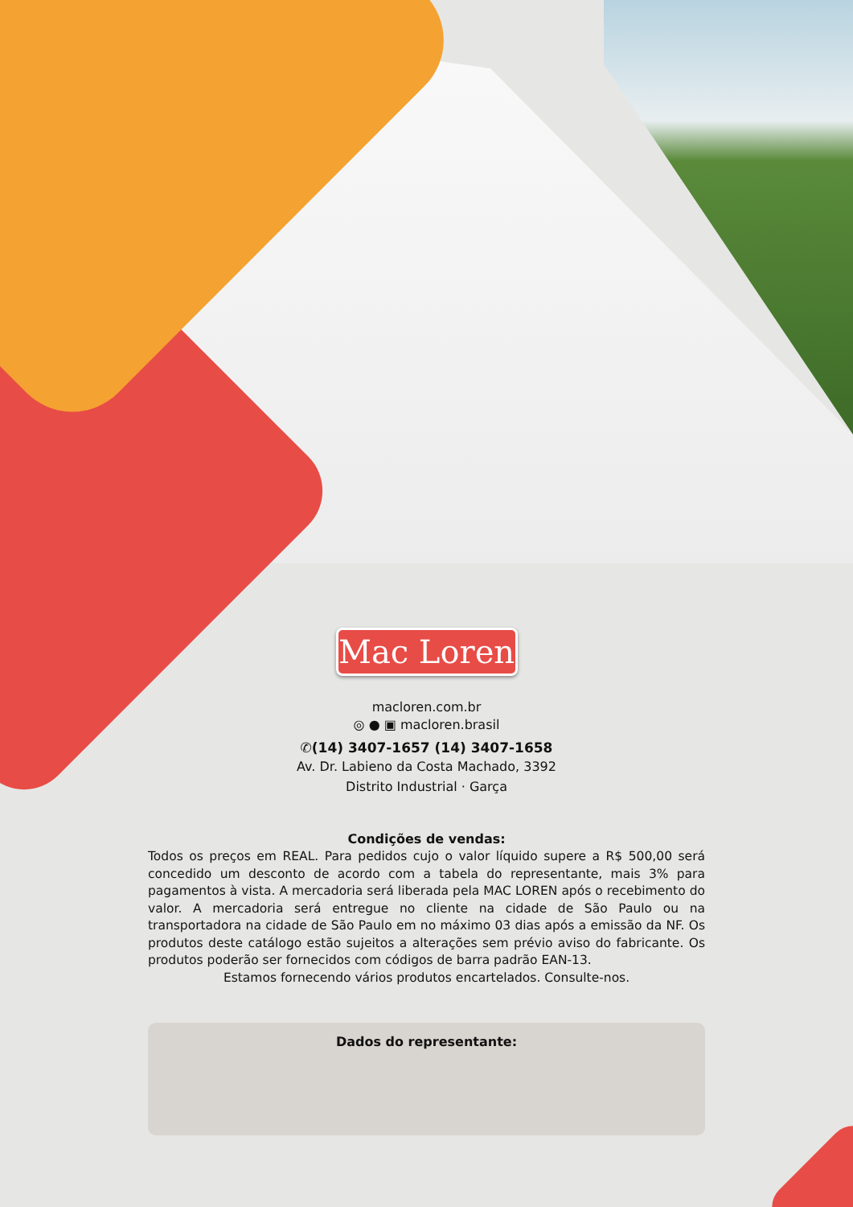Mac Loren
macloren.com.br
◎ ● ▣ macloren.brasil
✆(14) 3407-1657 (14) 3407-1658
Av. Dr. Labieno da Costa Machado, 3392
Distrito Industrial · Garça
Condições de vendas:
Todos os preços em REAL. Para pedidos cujo o valor líquido supere a R$ 500,00 será concedido um desconto de acordo com a tabela do representante, mais 3% para pagamentos à vista. A mercadoria será liberada pela MAC LOREN após o recebimento do valor. A mercadoria será entregue no cliente na cidade de São Paulo ou na transportadora na cidade de São Paulo em no máximo 03 dias após a emissão da NF. Os produtos deste catálogo estão sujeitos a alterações sem prévio aviso do fabricante. Os produtos poderão ser fornecidos com códigos de barra padrão EAN-13.
Estamos fornecendo vários produtos encartelados. Consulte-nos.
Dados do representante: